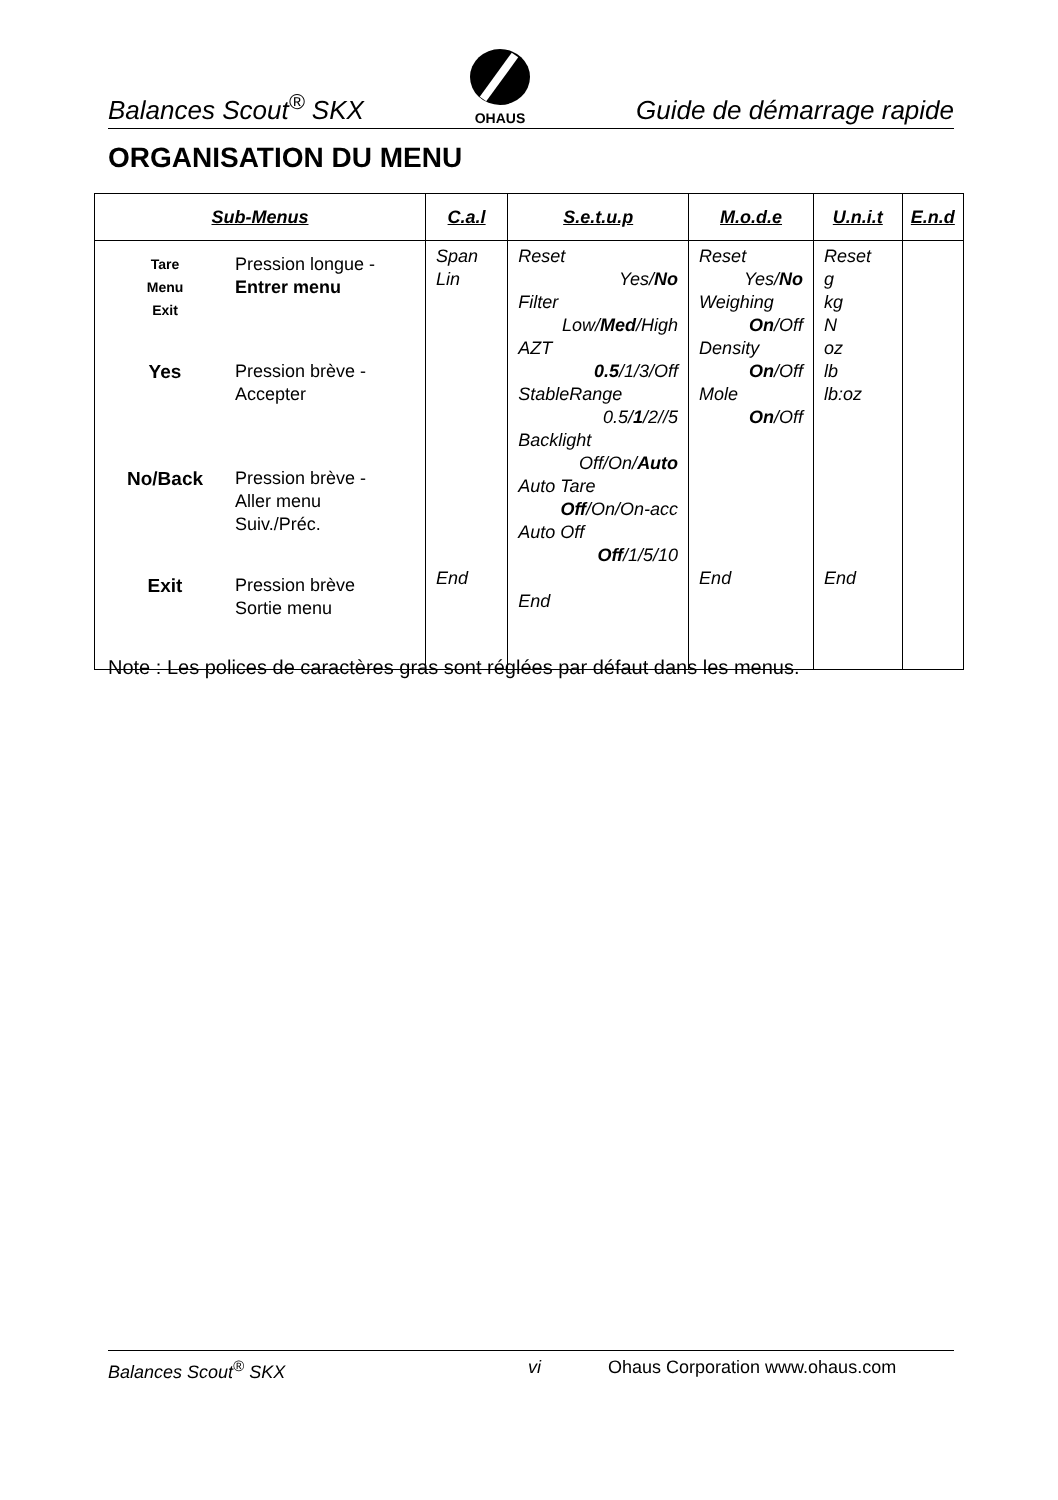Balances Scout<sup>®</sup> SKX
OHAUS Guide de démarrage rapide
ORGANISATION DU MENU
| Sub-Menus | C.a.l | S.e.t.u.p | M.o.d.e | U.n.i.t | E.n.d |
| --- | --- | --- | --- | --- | --- |
| Tare Menu Exit Pression longue - Entrer menu Yes Pression brève - Accepter No/Back Pression brève - Aller menu Suiv./Préc. Exit Pression brève Sortie menu | Span Lin End | Reset Yes/ No Filter Low/ Med /High AZT 0.5 /1/3/Off StableRange 0.5/ 1 /2//5 Backlight Off/On/ Auto Auto Tare Off /On/On-acc Auto Off Off /1/5/10 End | Reset Yes/ No Weighing On /Off Density On /Off Mole On /Off End | Reset g kg N oz lb lb:oz End | |
Note : Les polices de caractères gras sont réglées par défaut dans les menus.
Balances Scout<sup>®</sup> SKX vi Ohaus Corporation www.ohaus.com